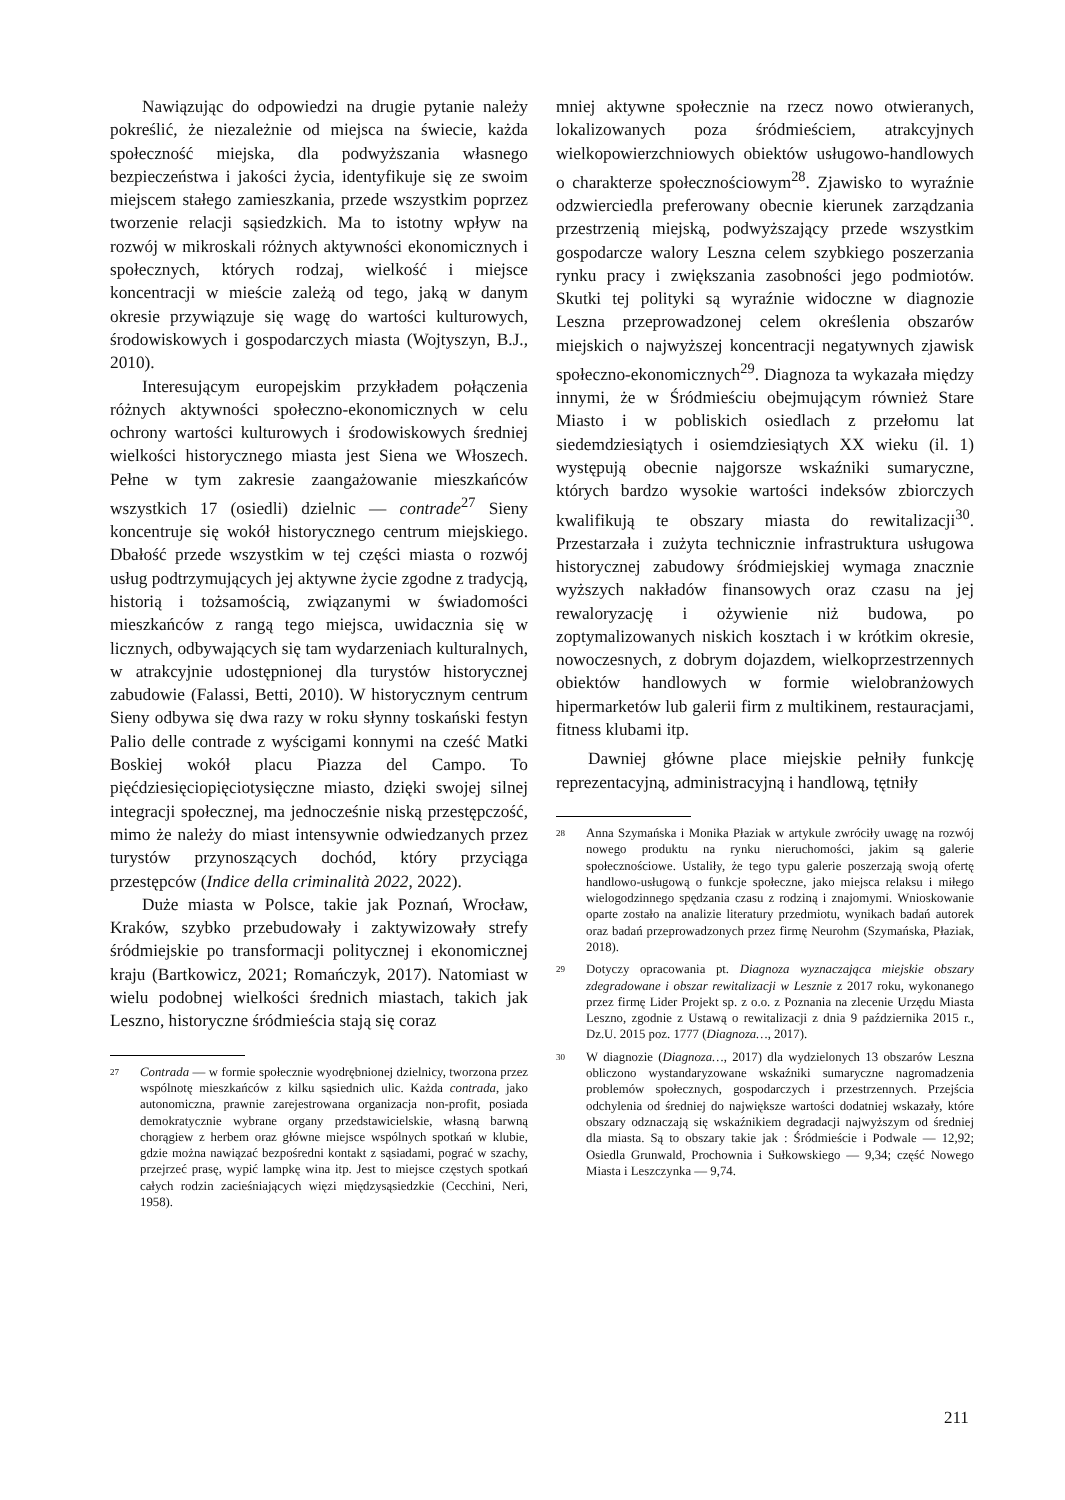Nawiązując do odpowiedzi na drugie pytanie należy pokreślić, że niezależnie od miejsca na świecie, każda społeczność miejska, dla podwyższania własnego bezpieczeństwa i jakości życia, identyfikuje się ze swoim miejscem stałego zamieszkania, przede wszystkim poprzez tworzenie relacji sąsiedzkich. Ma to istotny wpływ na rozwój w mikroskali różnych aktywności ekonomicznych i społecznych, których rodzaj, wielkość i miejsce koncentracji w mieście zależą od tego, jaką w danym okresie przywiązuje się wagę do wartości kulturowych, środowiskowych i gospodarczych miasta (Wojtyszyn, B.J., 2010).
Interesującym europejskim przykładem połączenia różnych aktywności społeczno-ekonomicznych w celu ochrony wartości kulturowych i środowiskowych średniej wielkości historycznego miasta jest Siena we Włoszech. Pełne w tym zakresie zaangażowanie mieszkańców wszystkich 17 (osiedli) dzielnic — contrade<sup>27</sup> Sieny koncentruje się wokół historycznego centrum miejskiego. Dbałość przede wszystkim w tej części miasta o rozwój usług podtrzymujących jej aktywne życie zgodne z tradycją, historią i tożsamością, związanymi w świadomości mieszkańców z rangą tego miejsca, uwidacznia się w licznych, odbywających się tam wydarzeniach kulturalnych, w atrakcyjnie udostępnionej dla turystów historycznej zabudowie (Falassi, Betti, 2010). W historycznym centrum Sieny odbywa się dwa razy w roku słynny toskański festyn Palio delle contrade z wyścigami konnymi na cześć Matki Boskiej wokół placu Piazza del Campo. To pięćdziesięciopięciotysięczne miasto, dzięki swojej silnej integracji społecznej, ma jednocześnie niską przestępczość, mimo że należy do miast intensywnie odwiedzanych przez turystów przynoszących dochód, który przyciąga przestępców (Indice della criminalità 2022, 2022).
Duże miasta w Polsce, takie jak Poznań, Wrocław, Kraków, szybko przebudowały i zaktywizowały strefy śródmiejskie po transformacji politycznej i ekonomicznej kraju (Bartkowicz, 2021; Romańczyk, 2017). Natomiast w wielu podobnej wielkości średnich miastach, takich jak Leszno, historyczne śródmieścia stają się coraz
27 Contrada — w formie społecznie wyodrębnionej dzielnicy, tworzona przez wspólnotę mieszkańców z kilku sąsiednich ulic. Każda contrada, jako autonomiczna, prawnie zarejestrowana organizacja non-profit, posiada demokratycznie wybrane organy przedstawicielskie, własną barwną chorągiew z herbem oraz główne miejsce wspólnych spotkań w klubie, gdzie można nawiązać bezpośredni kontakt z sąsiadami, pograć w szachy, przejrzeć prasę, wypić lampkę wina itp. Jest to miejsce częstych spotkań całych rodzin zacieśniających więzi międzysąsiedzkie (Cecchini, Neri, 1958).
mniej aktywne społecznie na rzecz nowo otwieranych, lokalizowanych poza śródmieściem, atrakcyjnych wielkopowierzchniowych obiektów usługowo-handlowych o charakterze społecznościowym<sup>28</sup>. Zjawisko to wyraźnie odzwierciedla preferowany obecnie kierunek zarządzania przestrzenią miejską, podwyższający przede wszystkim gospodarcze walory Leszna celem szybkiego poszerzania rynku pracy i zwiększania zasobności jego podmiotów. Skutki tej polityki są wyraźnie widoczne w diagnozie Leszna przeprowadzonej celem określenia obszarów miejskich o najwyższej koncentracji negatywnych zjawisk społeczno-ekonomicznych<sup>29</sup>. Diagnoza ta wykazała między innymi, że w Śródmieściu obejmującym również Stare Miasto i w pobliskich osiedlach z przełomu lat siedemdziesiątych i osiemdziesiątych XX wieku (il. 1) występują obecnie najgorsze wskaźniki sumaryczne, których bardzo wysokie wartości indeksów zbiorczych kwalifikują te obszary miasta do rewitalizacji<sup>30</sup>. Przestarzała i zużyta technicznie infrastruktura usługowa historycznej zabudowy śródmiejskiej wymaga znacznie wyższych nakładów finansowych oraz czasu na jej rewaloryzację i ożywienie niż budowa, po zoptymalizowanych niskich kosztach i w krótkim okresie, nowoczesnych, z dobrym dojazdem, wielkoprzestrzennych obiektów handlowych w formie wielobranżowych hipermarketów lub galerii firm z multikinem, restauracjami, fitness klubami itp.
Dawniej główne place miejskie pełniły funkcję reprezentacyjną, administracyjną i handlową, tętniły
28 Anna Szymańska i Monika Płaziak w artykule zwróciły uwagę na rozwój nowego produktu na rynku nieruchomości, jakim są galerie społecznościowe. Ustaliły, że tego typu galerie poszerzają swoją ofertę handlowo-usługową o funkcje społeczne, jako miejsca relaksu i miłego wielogodzinnego spędzania czasu z rodziną i znajomymi. Wnioskowanie oparte zostało na analizie literatury przedmiotu, wynikach badań autorek oraz badań przeprowadzonych przez firmę Neurohm (Szymańska, Płaziak, 2018).
29 Dotyczy opracowania pt. Diagnoza wyznaczająca miejskie obszary zdegradowane i obszar rewitalizacji w Lesznie z 2017 roku, wykonanego przez firmę Lider Projekt sp. z o.o. z Poznania na zlecenie Urzędu Miasta Leszno, zgodnie z Ustawą o rewitalizacji z dnia 9 października 2015 r., Dz.U. 2015 poz. 1777 (Diagnoza…, 2017).
30 W diagnozie (Diagnoza…, 2017) dla wydzielonych 13 obszarów Leszna obliczono wystandaryzowane wskaźniki sumaryczne nagromadzenia problemów społecznych, gospodarczych i przestrzennych. Przejścia odchylenia od średniej do największe wartości dodatniej wskazały, które obszary odznaczają się wskaźnikiem degradacji najwyższym od średniej dla miasta. Są to obszary takie jak : Śródmieście i Podwale — 12,92; Osiedla Grunwald, Prochownia i Sułkowskiego — 9,34; część Nowego Miasta i Leszczynka — 9,74.
211